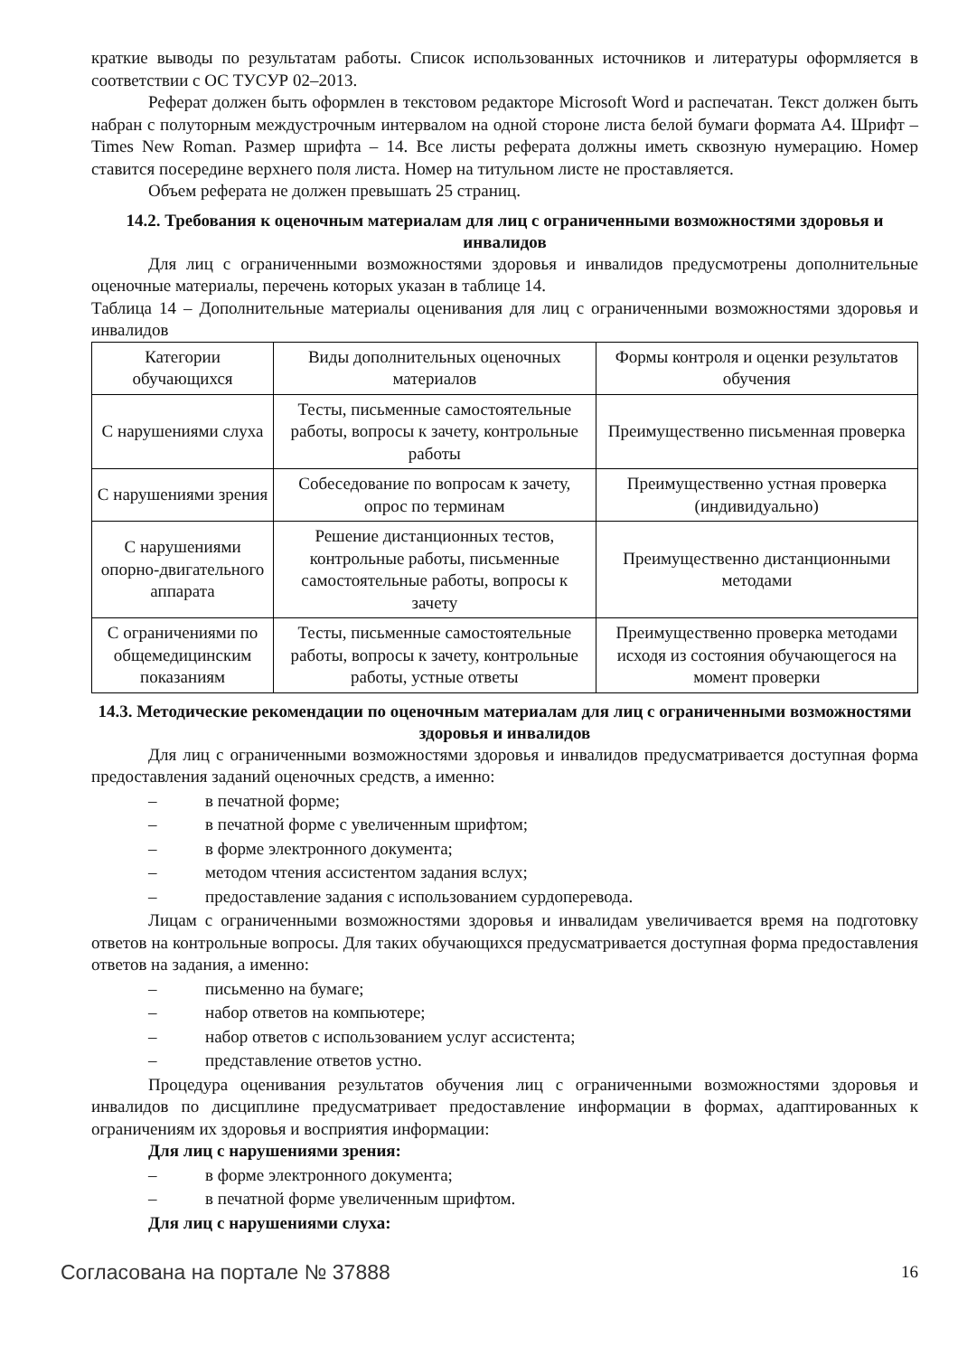краткие выводы по результатам работы. Список использованных источников и литературы оформляется в соответствии с ОС ТУСУР 02–2013.
Реферат должен быть оформлен в текстовом редакторе Microsoft Word и распечатан. Текст должен быть набран с полуторным междустрочным интервалом на одной стороне листа белой бумаги формата А4. Шрифт – Times New Roman. Размер шрифта – 14. Все листы реферата должны иметь сквозную нумерацию. Номер ставится посередине верхнего поля листа. Номер на титульном листе не проставляется.
Объем реферата не должен превышать 25 страниц.
14.2. Требования к оценочным материалам для лиц с ограниченными возможностями здоровья и инвалидов
Для лиц с ограниченными возможностями здоровья и инвалидов предусмотрены дополнительные оценочные материалы, перечень которых указан в таблице 14.
Таблица 14 – Дополнительные материалы оценивания для лиц с ограниченными возможностями здоровья и инвалидов
| Категории обучающихся | Виды дополнительных оценочных материалов | Формы контроля и оценки результатов обучения |
| --- | --- | --- |
| С нарушениями слуха | Тесты, письменные самостоятельные работы, вопросы к зачету, контрольные работы | Преимущественно письменная проверка |
| С нарушениями зрения | Собеседование по вопросам к зачету, опрос по терминам | Преимущественно устная проверка (индивидуально) |
| С нарушениями опорно-двигательного аппарата | Решение дистанционных тестов, контрольные работы, письменные самостоятельные работы, вопросы к зачету | Преимущественно дистанционными методами |
| С ограничениями по общемедицинским показаниям | Тесты, письменные самостоятельные работы, вопросы к зачету, контрольные работы, устные ответы | Преимущественно проверка методами исходя из состояния обучающегося на момент проверки |
14.3. Методические рекомендации по оценочным материалам для лиц с ограниченными возможностями здоровья и инвалидов
Для лиц с ограниченными возможностями здоровья и инвалидов предусматривается доступная форма предоставления заданий оценочных средств, а именно:
– в печатной форме;
– в печатной форме с увеличенным шрифтом;
– в форме электронного документа;
– методом чтения ассистентом задания вслух;
– предоставление задания с использованием сурдоперевода.
Лицам с ограниченными возможностями здоровья и инвалидам увеличивается время на подготовку ответов на контрольные вопросы. Для таких обучающихся предусматривается доступная форма предоставления ответов на задания, а именно:
– письменно на бумаге;
– набор ответов на компьютере;
– набор ответов с использованием услуг ассистента;
– представление ответов устно.
Процедура оценивания результатов обучения лиц с ограниченными возможностями здоровья и инвалидов по дисциплине предусматривает предоставление информации в формах, адаптированных к ограничениям их здоровья и восприятия информации:
Для лиц с нарушениями зрения:
– в форме электронного документа;
– в печатной форме увеличенным шрифтом.
Для лиц с нарушениями слуха:
Согласована на портале № 37888 16